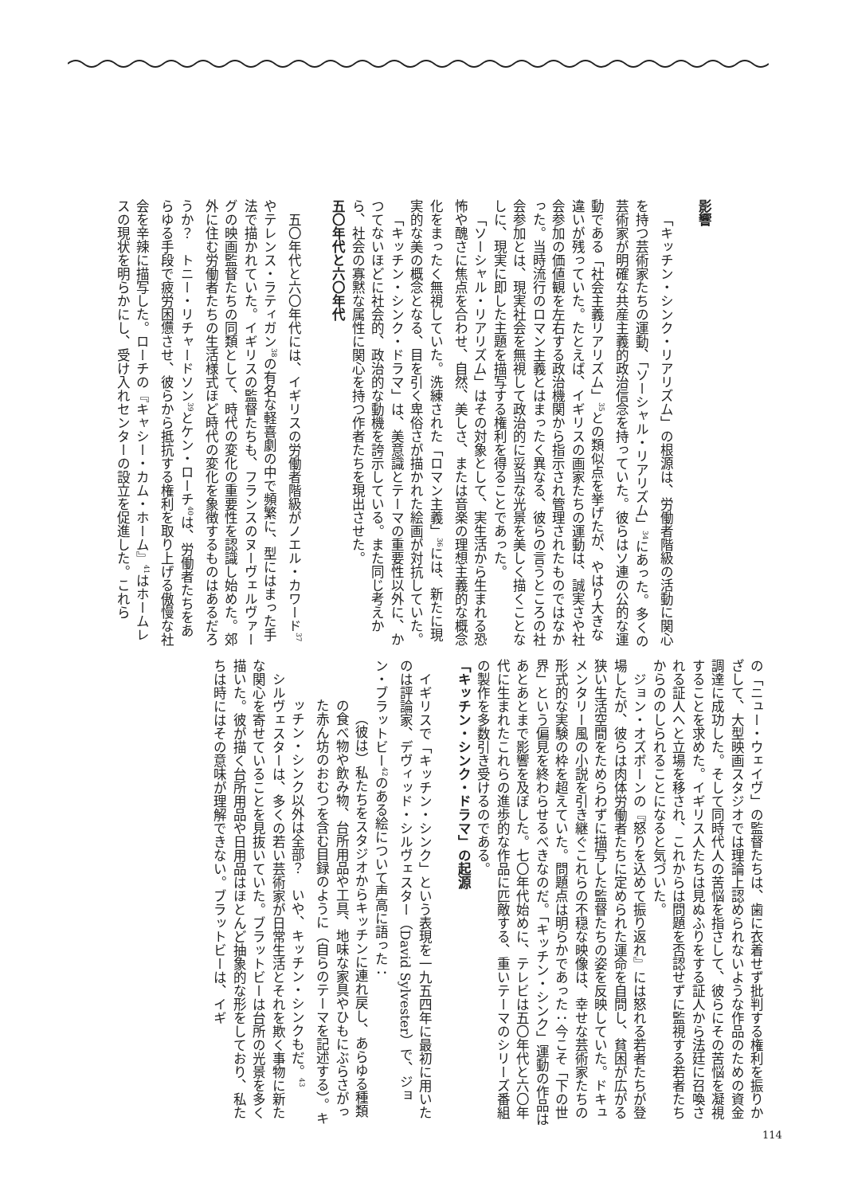影響
「キッチン・シンク・リアリズム」の根源は、労働者階級の活動に関心を持つ芸術家たちの運動、「ソーシャル・リアリズム」<sup>34</sup>にあった。多くの芸術家が明確な共産主義的政治信念を持っていた。彼らはソ連の公的な運動である「社会主義リアリズム」<sup>35</sup>との類似点を挙げたが、やはり大きな違いが残っていた。たとえば、イギリスの画家たちの運動は、誠実さや社会参加の価値観を左右する政治機関から指示され管理されたものではなかった。当時流行のロマン主義とはまったく異なる、彼らの言うところの社会参加とは、現実社会を無視して政治的に妥当な光景を美しく描くことなしに、現実に即した主題を描写する権利を得ることであった。
「ソーシャル・リアリズム」はその対象として、実生活から生まれる恐怖や醜さに焦点を合わせ、自然、美しさ、または音楽の理想主義的な概念化をまったく無視していた。洗練された「ロマン主義」<sup>36</sup>には、新たに現実的な美の概念となる、目を引く卑俗さが描かれた絵画が対抗していた。
「キッチン・シンク・ドラマ」は、美意識とテーマの重要性以外に、かつてないほどに社会的、政治的な動機を誇示している。また同じ考えから、社会の寡黙な属性に関心を持つ作者たちを現出させた。
五〇年代と六〇年代
五〇年代と六〇年代には、イギリスの労働者階級がノエル・カワード<sup>37</sup>やテレンス・ラティガン<sup>38</sup>の有名な軽喜劇の中で頻繁に、型にはまった手法で描かれていた。イギリスの監督たちも、フランスのヌーヴェルヴァーグの映画監督たちの同類として、時代の変化の重要性を認識し始めた。郊外に住む労働者たちの生活様式ほど時代の変化を象徴するものはあるだろうか？　トニー・リチャードソン<sup>39</sup>とケン・ローチ<sup>40</sup>は、労働者たちをあらゆる手段で疲労困憊させ、彼らから抵抗する権利を取り上げる傲慢な社会を辛辣に描写した。ローチの『キャシー・カム・ホーム』<sup>41</sup>はホームレスの現状を明らかにし、受け入れセンターの設立を促進した。これら
の「ニュー・ウェイヴ」の監督たちは、歯に衣着せず批判する権利を振りかざして、大型映画スタジオでは理論上認められないような作品のための資金調達に成功した。そして同時代人の苦悩を指さして、彼らにその苦悩を凝視することを求めた。イギリス人たちは見ぬふりをする証人から法廷に召喚される証人へと立場を移され、これからは問題を否認せずに監視する若者たちからののしられることになると気づいた。
ジョン・オズボーンの『怒りを込めて振り返れ』には怒れる若者たちが登場したが、彼らは肉体労働者たちに定められた運命を自問し、貧困が広がる狭い生活空間をためらわずに描写した監督たちの姿を反映していた。ドキュメンタリー風の小説を引き継ぐこれらの不穏な映像は、幸せな芸術家たちの形式的な実験の枠を超えていた。問題点は明らかであった：今こそ「下の世界」という偏見を終わらせるべきなのだ。「キッチン・シンク」運動の作品はあとあとまで影響を及ぼした。七〇年代始めに、テレビは五〇年代と六〇年代に生まれたこれらの進歩的な作品に匹敵する、重いテーマのシリーズ番組の製作を多数引き受けるのである。
「キッチン・シンク・ドラマ」の起源
イギリスで「キッチン・シンク」という表現を一九五四年に最初に用いたのは評論家、デヴィッド・シルヴェスター（David Sylvester）で、ジョン・ブラットビー<sup>42</sup>のある絵について声高に語った：
（彼は）私たちをスタジオからキッチンに連れ戻し、あらゆる種類の食べ物や飲み物、台所用品や工具、地味な家具やひもにぶらさがった赤ん坊のおむつを含む目録のように（自らのテーマを記述する）。キッチン・シンク以外は全部？　いや、キッチン・シンクもだ。<sup>43</sup>
シルヴェスターは、多くの若い芸術家が日常生活とそれを欺く事物に新たな関心を寄せていることを見抜いていた。ブラットビーは台所の光景を多く描いた。彼が描く台所用品や日用品はほとんど抽象的な形をしており、私たちは時にはその意味が理解できない。ブラットビーは、イギ
114